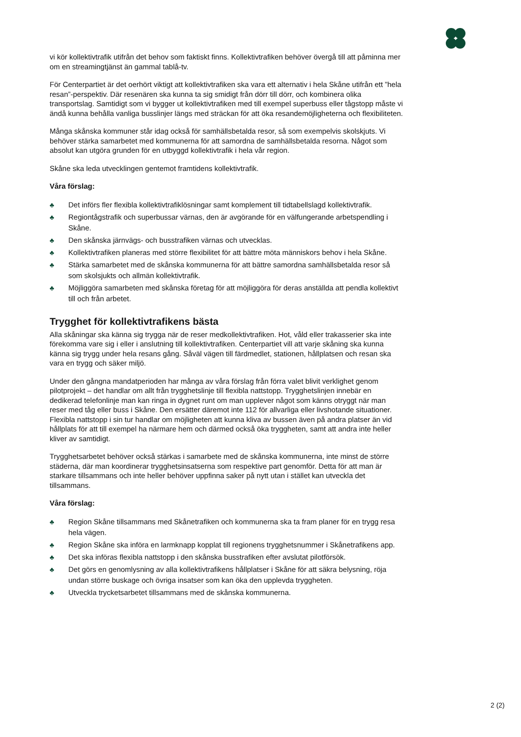vi kör kollektivtrafik utifrån det behov som faktiskt finns. Kollektivtrafiken behöver övergå till att påminna mer om en streamingtjänst än gammal tablå-tv.
För Centerpartiet är det oerhört viktigt att kollektivtrafiken ska vara ett alternativ i hela Skåne utifrån ett ”hela resan”-perspektiv. Där resenären ska kunna ta sig smidigt från dörr till dörr, och kombinera olika transportslag. Samtidigt som vi bygger ut kollektivtrafiken med till exempel superbuss eller tågstopp måste vi ändå kunna behålla vanliga busslinjer längs med sträckan för att öka resandemöjligheterna och flexibiliteten.
Många skånska kommuner står idag också för samhällsbetalda resor, så som exempelvis skolskjuts. Vi behöver stärka samarbetet med kommunerna för att samordna de samhällsbetalda resorna. Något som absolut kan utgöra grunden för en utbyggd kollektivtrafik i hela vår region.
Skåne ska leda utvecklingen gentemot framtidens kollektivtrafik.
Våra förslag:
♣ Det införs fler flexibla kollektivtrafiklösningar samt komplement till tidtabellslagd kollektivtrafik.
♣ Regiontågstrafik och superbussar värnas, den är avgörande för en välfungerande arbetspendling i Skåne.
♣ Den skånska järnvägs- och busstrafiken värnas och utvecklas.
♣ Kollektivtrafiken planeras med större flexibilitet för att bättre möta människors behov i hela Skåne.
♣ Stärka samarbetet med de skånska kommunerna för att bättre samordna samhällsbetalda resor så som skolsjukts och allmän kollektivtrafik.
♣ Möjliggöra samarbeten med skånska företag för att möjliggöra för deras anställda att pendla kollektivt till och från arbetet.
Trygghet för kollektivtrafikens bästa
Alla skåningar ska känna sig trygga när de reser medkollektivtrafiken. Hot, våld eller trakasserier ska inte förekomma vare sig i eller i anslutning till kollektivtrafiken. Centerpartiet vill att varje skåning ska kunna känna sig trygg under hela resans gång. Såväl vägen till färdmedlet, stationen, hållplatsen och resan ska vara en trygg och säker miljö.
Under den gångna mandatperioden har många av våra förslag från förra valet blivit verklighet genom pilotprojekt – det handlar om allt från trygghetslinje till flexibla nattstopp. Trygghetslinjen innebär en dedikerad telefonlinje man kan ringa in dygnet runt om man upplever något som känns otryggt när man reser med tåg eller buss i Skåne. Den ersätter däremot inte 112 för allvarliga eller livshotande situationer. Flexibla nattstopp i sin tur handlar om möjligheten att kunna kliva av bussen även på andra platser än vid hållplats för att till exempel ha närmare hem och därmed också öka tryggheten, samt att andra inte heller kliver av samtidigt.
Trygghetsarbetet behöver också stärkas i samarbete med de skånska kommunerna, inte minst de större städerna, där man koordinerar trygghetsinsatserna som respektive part genomför. Detta för att man är starkare tillsammans och inte heller behöver uppfinna saker på nytt utan i stället kan utveckla det tillsammans.
Våra förslag:
♣ Region Skåne tillsammans med Skånetrafiken och kommunerna ska ta fram planer för en trygg resa hela vägen.
♣ Region Skåne ska införa en larmknapp kopplat till regionens trygghetsnummer i Skånetrafikens app.
♣ Det ska införas flexibla nattstopp i den skånska busstrafiken efter avslutat pilotförsök.
♣ Det görs en genomlysning av alla kollektivtrafikens hållplatser i Skåne för att säkra belysning, röja undan större buskage och övriga insatser som kan öka den upplevda tryggheten.
♣ Utveckla trycketsarbetet tillsammans med de skånska kommunerna.
2 (2)